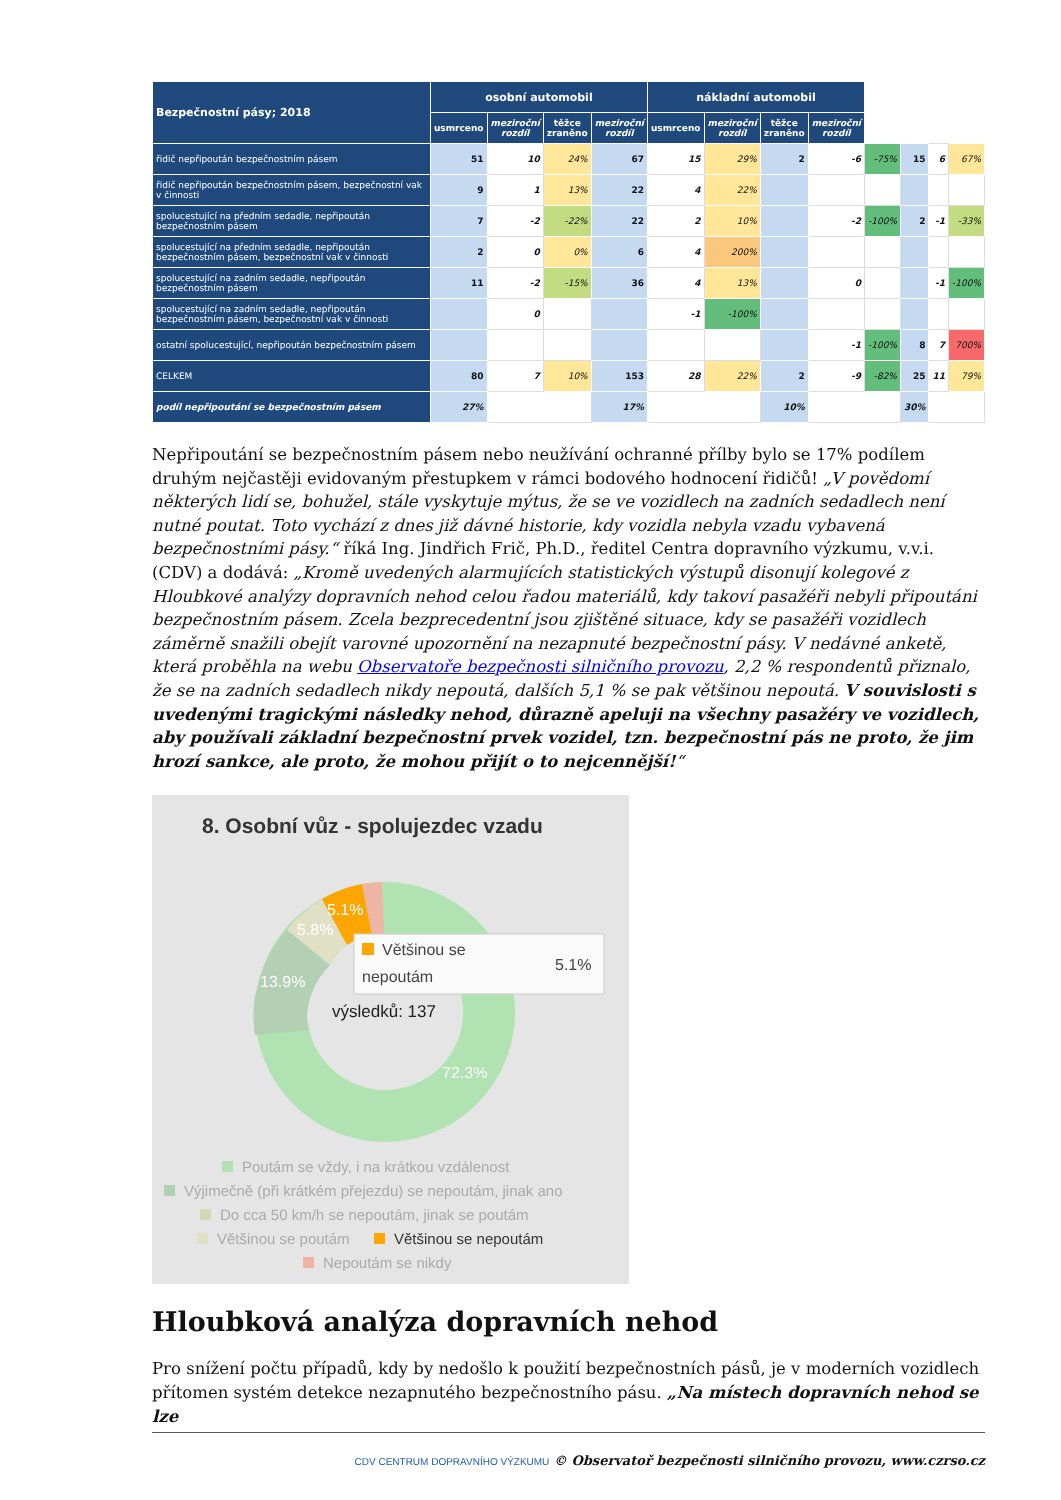| Bezpečnostní pásy; 2018 | osobní automobil | | | | nákladní automobil | | | | | | | |
| --- | --- | --- | --- | --- | --- | --- | --- | --- | --- | --- | --- | --- |
| | usmrceno | meziroční rozdíl | těžce zraněno | meziroční rozdíl | usmrceno | meziroční rozdíl | těžce zraněno | meziroční rozdíl | | | | |
| řidič nepřipoután bezpečnostním pásem | 51 | 10 | 24% | 67 | 15 | 29% | 2 | -6 | -75% | 15 | 6 | 67% |
| řidič nepřipoután bezpečnostním pásem, bezpečnostní vak v činnosti | 9 | 1 | 13% | 22 | 4 | 22% | | | | | | |
| spolucestující na předním sedadle, nepřipoután bezpečnostním pásem | 7 | -2 | -22% | 22 | 2 | 10% | | -2 | -100% | 2 | -1 | -33% |
| spolucestující na předním sedadle, nepřipoután bezpečnostním pásem, bezpečnostní vak v činnosti | 2 | 0 | 0% | 6 | 4 | 200% | | | | | | |
| spolucestující na zadním sedadle, nepřipoután bezpečnostním pásem | 11 | -2 | -15% | 36 | 4 | 13% | | 0 | | | -1 | -100% |
| spolucestující na zadním sedadle, nepřipoután bezpečnostním pásem, bezpečnostní vak v činnosti | | 0 | | | -1 | -100% | | | | | | |
| ostatní spolucestující, nepřipoután bezpečnostním pásem | | | | | | | | -1 | -100% | 8 | 7 | 700% |
| CELKEM | 80 | 7 | 10% | 153 | 28 | 22% | 2 | -9 | -82% | 25 | 11 | 79% |
| podíl nepřipoutání se bezpečnostním pásem | 27% | | | 17% | | | 10% | | | 30% | | |
Nepřipoutání se bezpečnostním pásem nebo neužívání ochranné přílby bylo se 17% podílem druhým nejčastěji evidovaným přestupkem v rámci bodového hodnocení řidičů! „V povědomí některých lidí se, bohužel, stále vyskytuje mýtus, že se ve vozidlech na zadních sedadlech není nutné poutat. Toto vychází z dnes již dávné historie, kdy vozidla nebyla vzadu vybavená bezpečnostními pásy.“ říká Ing. Jindřich Frič, Ph.D., ředitel Centra dopravního výzkumu, v.v.i. (CDV) a dodává: „Kromě uvedených alarmujících statistických výstupů disonují kolegové z Hloubkové analýzy dopravních nehod celou řadou materiálů, kdy takoví pasažéři nebyli připoutáni bezpečnostním pásem. Zcela bezprecedentní jsou zjištěné situace, kdy se pasažéři vozidlech záměrně snažili obejít varovné upozornění na nezapnuté bezpečnostní pásy. V nedávné anketě, která proběhla na webu Observatoře bezpečnosti silničního provozu, 2,2 % respondentů přiznalo, že se na zadních sedadlech nikdy nepoutá, dalších 5,1 % se pak většinou nepoutá. V souvislosti s uvedenými tragickými následky nehod, důrazně apeluji na všechny pasažéry ve vozidlech, aby používali základní bezpečnostní prvek vozidel, tzn. bezpečnostní pás ne proto, že jim hrozí sankce, ale proto, že mohou přijít o to nejcennější!“
8. Osobní vůz - spolujezdec vzadu
5.1%
5.8%
13.9%
72.3%
Většinou se
nepoutám
5.1%
výsledků: 137
Poutám se vždy, i na krátkou vzdálenost
Výjimečně (při krátkém přejezdu) se nepoutám, jinak ano
Do cca 50 km/h se nepoutám, jinak se poutám
Většinou se poutám
Většinou se nepoutám
Nepoutám se nikdy
Hloubková analýza dopravních nehod
Pro snížení počtu případů, kdy by nedošlo k použití bezpečnostních pásů, je v moderních vozidlech přítomen systém detekce nezapnutého bezpečnostního pásu. „Na místech dopravních nehod se lze
CDV CENTRUM DOPRAVNÍHO VÝZKUMU © Observatoř bezpečnosti silničního provozu, www.czrso.cz